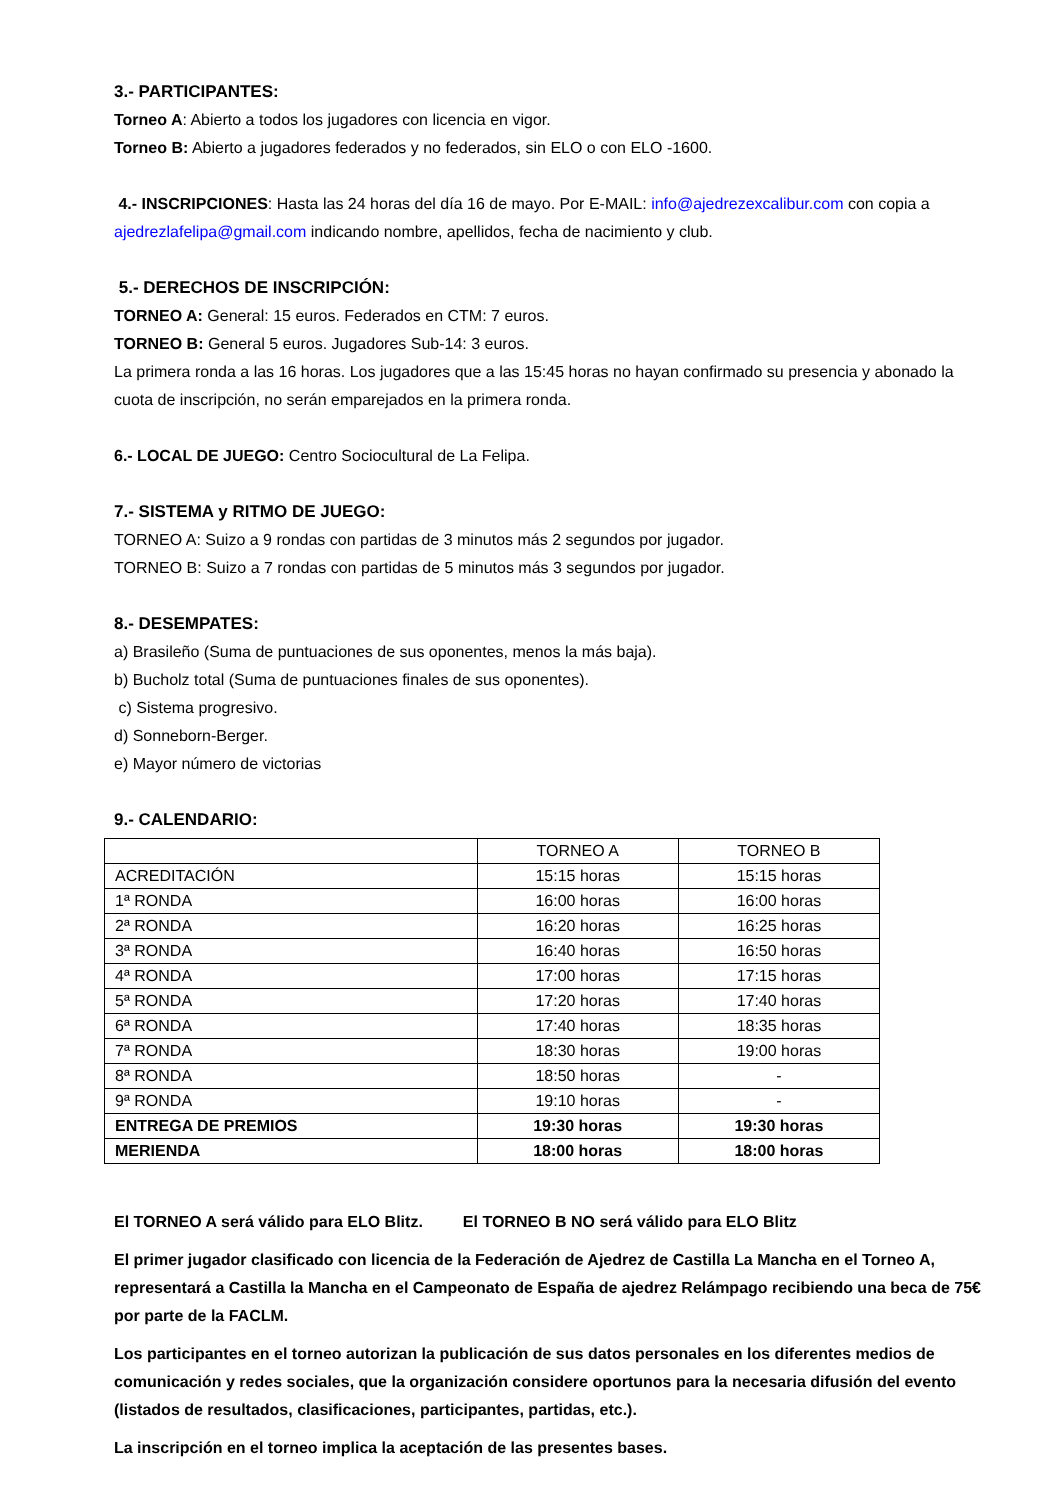3.- PARTICIPANTES:
Torneo A: Abierto a todos los jugadores con licencia en vigor.
Torneo B: Abierto a jugadores federados y no federados, sin ELO o con ELO -1600.
4.- INSCRIPCIONES: Hasta las 24 horas del día 16 de mayo. Por E-MAIL: info@ajedrezexcalibur.com con copia a ajedrezlafelipa@gmail.com indicando nombre, apellidos, fecha de nacimiento y club.
5.- DERECHOS DE INSCRIPCIÓN:
TORNEO A: General: 15 euros. Federados en CTM: 7 euros.
TORNEO B: General 5 euros. Jugadores Sub-14: 3 euros.
La primera ronda a las 16 horas. Los jugadores que a las 15:45 horas no hayan confirmado su presencia y abonado la cuota de inscripción, no serán emparejados en la primera ronda.
6.- LOCAL DE JUEGO: Centro Sociocultural de La Felipa.
7.- SISTEMA y RITMO DE JUEGO:
TORNEO A: Suizo a 9 rondas con partidas de 3 minutos más 2 segundos por jugador.
TORNEO B: Suizo a 7 rondas con partidas de 5 minutos más 3 segundos por jugador.
8.- DESEMPATES:
a) Brasileño (Suma de puntuaciones de sus oponentes, menos la más baja).
b) Bucholz total (Suma de puntuaciones finales de sus oponentes).
c) Sistema progresivo.
d) Sonneborn-Berger.
e) Mayor número de victorias
9.- CALENDARIO:
| | TORNEO A | TORNEO B |
| ACREDITACIÓN | 15:15 horas | 15:15 horas |
| 1ª RONDA | 16:00 horas | 16:00 horas |
| 2ª RONDA | 16:20 horas | 16:25 horas |
| 3ª RONDA | 16:40 horas | 16:50 horas |
| 4ª RONDA | 17:00 horas | 17:15 horas |
| 5ª RONDA | 17:20 horas | 17:40 horas |
| 6ª RONDA | 17:40 horas | 18:35 horas |
| 7ª RONDA | 18:30 horas | 19:00 horas |
| 8ª RONDA | 18:50 horas | - |
| 9ª RONDA | 19:10 horas | - |
| ENTREGA DE PREMIOS | 19:30 horas | 19:30 horas |
| MERIENDA | 18:00 horas | 18:00 horas |
El TORNEO A será válido para ELO Blitz. El TORNEO B NO será válido para ELO Blitz
El primer jugador clasificado con licencia de la Federación de Ajedrez de Castilla La Mancha en el Torneo A, representará a Castilla la Mancha en el Campeonato de España de ajedrez Relámpago recibiendo una beca de 75€ por parte de la FACLM.
Los participantes en el torneo autorizan la publicación de sus datos personales en los diferentes medios de comunicación y redes sociales, que la organización considere oportunos para la necesaria difusión del evento (listados de resultados, clasificaciones, participantes, partidas, etc.).
La inscripción en el torneo implica la aceptación de las presentes bases.